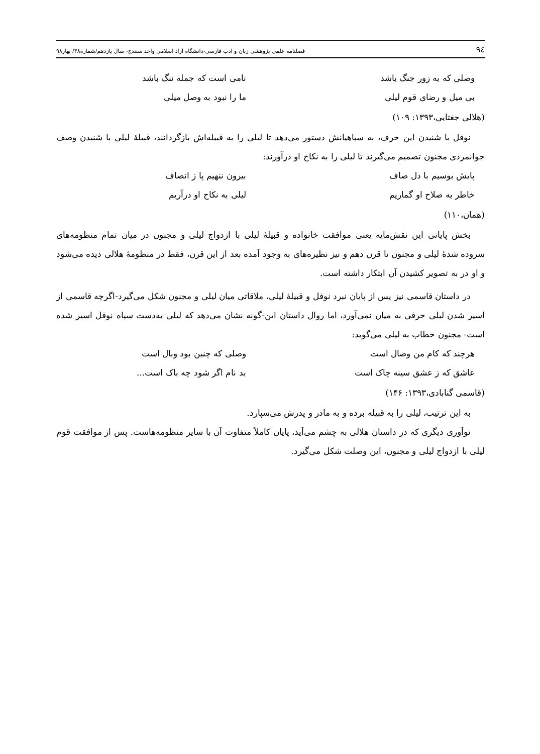٩٤ فصلنامه علمی پژوهشی زبان و ادب فارسی-دانشگاه آزاد اسلامی واحد سنندج- سال یازدهم/شماره۳۸/ بهار۹۸
وصلی که به زور جنگ باشد نامی است که جمله ننگ باشد
بی میل و رضای قوم لیلی ما را نبود به وصل میلی
(هلالی جغتایی،۱۳۹۳: ۱۰۹)
نوفل با شنیدن این حرف، به سپاهیانش دستور می‌دهد تا لیلی را به قبیله‌اش بازگردانند، قبیلۀ لیلی با شنیدن وصف جوانمردی مجنون تصمیم می‌گیرند تا لیلی را به نکاح او درآورند:
پایش بوسیم با دل صاف بیرون ننهیم پا ز انصاف
خاطر به صلاح او گماریم لیلی به نکاح او درآریم
(همان،۱۱۰)
بخش پایانی این نقش‌مایه یعنی موافقت خانواده و قبیلۀ لیلی با ازدواج لیلی و مجنون در میان تمام منظومه‌های سروده شدۀ لیلی و مجنون تا قرن دهم و نیز نظیره‌های به وجود آمده بعد از این قرن، فقط در منظومۀ هلالی دیده می‌شود و او در به تصویر کشیدن آن ابتکار داشته است.
در داستان قاسمی نیز پس از پایان نبرد نوفل و قبیلۀ لیلی، ملاقاتی میان لیلی و مجنون شکل می‌گیرد-اگرچه قاسمی از اسیر شدن لیلی حرفی به میان نمی‌آورد، اما روال داستان این-گونه نشان می‌دهد که لیلی به‌دست سپاه نوفل اسیر شده است- مجنون خطاب به لیلی می‌گوید:
هرچند که کام من وصال است وصلی که چنین بود وبال است
عاشق که ز عشق سینه چاک است بد نام اگر شود چه باک است...
(قاسمی گنابادی،۱۳۹۳: ۱۴۶)
به این ترتیب، لیلی را به قبیله برده و به مادر و پدرش می‌سپارد.
نوآوری دیگری که در داستان هلالی به چشم می‌آید، پایان کاملاً متفاوت آن با سایر منظومه‌هاست. پس از موافقت قوم لیلی با ازدواج لیلی و مجنون، این وصلت شکل می‌گیرد.